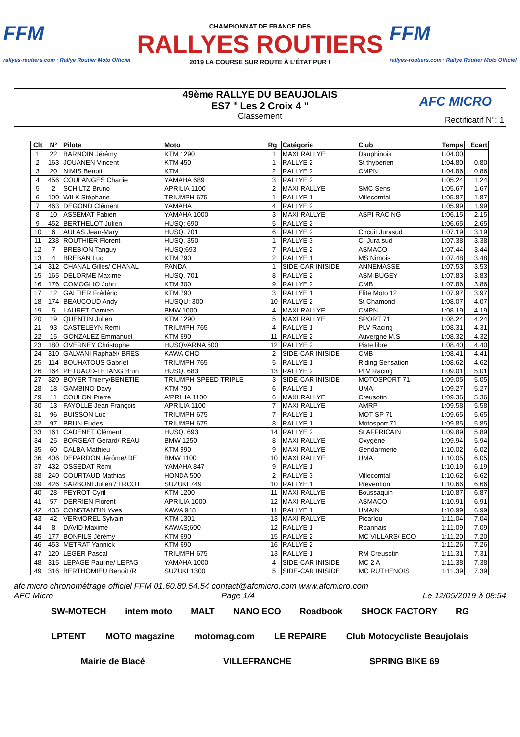FFM
rallyes-routiers.com · Rallye Routier Moto Officiel
CHAMPIONNAT DE FRANCE DES
RALLYES ROUTIERS
2019 LA COURSE SUR ROUTE À L'ÉTAT PUR !
FFM
rallyes-routiers.com · Rallye Routier Moto Officiel
49ème RALLYE DU BEAUJOLAIS
ES7 " Les 2 Croix 4 "
Classement
AFC MICRO
Rectificatif N°: 1
| Clt | N° | Pilote | Moto | Rg | Catégorie | Club | Temps | Ecart |
| --- | --- | --- | --- | --- | --- | --- | --- | --- |
| 1 | 22 | BARNOIN Jérémy | KTM 1290 | 1 | MAXI RALLYE | Dauphinois | 1:04.00 | |
| 2 | 163 | JOUANEN Vincent | KTM 450 | 1 | RALLYE 2 | St thyberien | 1:04.80 | 0.80 |
| 3 | 20 | NIMIS Benoit | KTM | 2 | RALLYE 2 | CMPN | 1:04.86 | 0.86 |
| 4 | 456 | COULANGES Charlie | YAMAHA 689 | 3 | RALLYE 2 | | 1:05.24 | 1.24 |
| 5 | 2 | SCHILTZ Bruno | APRILIA 1100 | 2 | MAXI RALLYE | SMC Sens | 1:05.67 | 1.67 |
| 6 | 100 | WILK Stéphane | TRIUMPH 675 | 1 | RALLYE 1 | Villecomtal | 1:05.87 | 1.87 |
| 7 | 463 | DEGOND Clément | YAMAHA | 4 | RALLYE 2 | | 1:05.99 | 1.99 |
| 8 | 10 | ASSEMAT Fabien | YAMAHA 1000 | 3 | MAXI RALLYE | ASPI RACING | 1:06.15 | 2.15 |
| 9 | 452 | BERTHELOT Julien | HUSQ; 690 | 5 | RALLYE 2 | | 1:06.65 | 2.65 |
| 10 | 6 | AULAS Jean-Mary | HUSQ. 701 | 6 | RALLYE 2 | Circuit Jurasud | 1:07.19 | 3.19 |
| 11 | 238 | ROUTHIER Florent | HUSQ. 350 | 1 | RALLYE 3 | C. Jura sud | 1:07.38 | 3.38 |
| 12 | 7 | BREBION Tanguy | HUSQ;693 | 7 | RALLYE 2 | ASMACO | 1:07.44 | 3.44 |
| 13 | 4 | BREBAN Luc | KTM 790 | 2 | RALLYE 1 | MS Nimois | 1:07.48 | 3.48 |
| 14 | 312 | CHANAL Gilles/ CHANAL | PANDA | 1 | SIDE-CAR INISIDE | ANNEMASSE | 1:07.53 | 3.53 |
| 15 | 165 | DELORME Maxime | HUSQ. 701 | 8 | RALLYE 2 | ASM BUGEY | 1:07.83 | 3.83 |
| 16 | 176 | COMOGLIO John | KTM 300 | 9 | RALLYE 2 | CMB | 1:07.86 | 3.86 |
| 17 | 12 | GALTIER Frédéric | KTM 790 | 3 | RALLYE 1 | Elite Moto 12 | 1:07.97 | 3.97 |
| 18 | 174 | BEAUCOUD Andy | HUSQU; 300 | 10 | RALLYE 2 | St Chamond | 1:08.07 | 4.07 |
| 19 | 5 | LAURET Damien | BMW 1000 | 4 | MAXI RALLYE | CMPN | 1:08.19 | 4.19 |
| 20 | 19 | QUENTIN Julien | KTM 1290 | 5 | MAXI RALLYE | SPORT 71 | 1:08.24 | 4.24 |
| 21 | 93 | CASTELEYN Rémi | TRIUMPH 765 | 4 | RALLYE 1 | PLV Racing | 1:08.31 | 4.31 |
| 22 | 15 | GONZALEZ Emmanuel | KTM 690 | 11 | RALLYE 2 | Auvergne M.S | 1:08.32 | 4.32 |
| 23 | 180 | OVERNEY Christophe | HUSQVARNA 500 | 12 | RALLYE 2 | Piste libre | 1:08.40 | 4.40 |
| 24 | 310 | GALVANI Raphaël/ BRES | KAWA CHO | 2 | SIDE-CAR INISIDE | CMB | 1:08.41 | 4.41 |
| 25 | 114 | BOUHATOUS Gabriel | TRIUMPH 765 | 5 | RALLYE 1 | Riding Sensation | 1:08.62 | 4.62 |
| 26 | 164 | PETUAUD-LETANG Brun | HUSQ. 683 | 13 | RALLYE 2 | PLV Racing | 1:09.01 | 5.01 |
| 27 | 320 | BOYER Thierry/BENETIE | TRIUMPH SPEED TRIPLE | 3 | SIDE-CAR INISIDE | MOTOSPORT 71 | 1:09.05 | 5.05 |
| 28 | 18 | GAMBINO Davy | KTM 790 | 6 | RALLYE 1 | UMA | 1:09.27 | 5.27 |
| 29 | 11 | COULON Pierre | A'PRILIA 1100 | 6 | MAXI RALLYE | Creusotin | 1:09.36 | 5.36 |
| 30 | 13 | FAYOLLE Jean François | APRILIA 1100 | 7 | MAXI RALLYE | AMRP | 1:09.58 | 5.58 |
| 31 | 96 | BUISSON Luc | TRIUMPH 675 | 7 | RALLYE 1 | MOT SP 71 | 1:09.65 | 5.65 |
| 32 | 97 | BRUN Eudes | TRIUMPH 675 | 8 | RALLYE 1 | Motosport 71 | 1:09.85 | 5.85 |
| 33 | 161 | CADENET Clément | HUSQ. 693 | 14 | RALLYE 2 | St AFFRICAIN | 1:09.89 | 5.89 |
| 34 | 25 | BORGEAT Gérard/ REAU | BMW 1250 | 8 | MAXI RALLYE | Oxygène | 1:09.94 | 5.94 |
| 35 | 60 | CALBA Mathieu | KTM 990 | 9 | MAXI RALLYE | Gendarmerie | 1:10.02 | 6.02 |
| 36 | 406 | DEPARDON Jérôme/ DE | BMW 1100 | 10 | MAXI RALLYE | UMA | 1:10.05 | 6.05 |
| 37 | 432 | OSSEDAT Rémi | YAMAHA 847 | 9 | RALLYE 1 | | 1:10.19 | 6.19 |
| 38 | 240 | COURTAUD Mathias | HONDA 500 | 2 | RALLYE 3 | Villecomtal | 1:10.62 | 6.62 |
| 39 | 426 | SARBONI Julien / TRCOT | SUZUKI 749 | 10 | RALLYE 1 | Prévention | 1:10.66 | 6.66 |
| 40 | 28 | PEYROT Cyril | KTM 1200 | 11 | MAXI RALLYE | Boussaquin | 1:10.87 | 6.87 |
| 41 | 57 | DERRIEN Florent | APRILIA 1000 | 12 | MAXI RALLYE | ASMACO | 1:10.91 | 6.91 |
| 42 | 435 | CONSTANTIN Yves | KAWA 948 | 11 | RALLYE 1 | UMAIN | 1:10.99 | 6.99 |
| 43 | 42 | VERMOREL Sylvain | KTM 1301 | 13 | MAXI RALLYE | Picarlou | 1:11.04 | 7.04 |
| 44 | 8 | DAVID Maxime | KAWAS;600 | 12 | RALLYE 1 | Roannais | 1:11.09 | 7.09 |
| 45 | 177 | BONFILS Jérémy | KTM 690 | 15 | RALLYE 2 | MC VILLARS/ ECO | 1:11.20 | 7.20 |
| 46 | 453 | METRAT Yannick | KTM 690 | 16 | RALLYE 2 | | 1:11.26 | 7.26 |
| 47 | 120 | LEGER Pascal | TRIUMPH 675 | 13 | RALLYE 1 | RM Creusotin | 1:11.31 | 7.31 |
| 48 | 315 | LEPAGE Pauline/ LEPAG | YAMAHA 1000 | 4 | SIDE-CAR INISIDE | MC 2 A | 1:11.38 | 7.38 |
| 49 | 316 | BERTHOMIEU Benoit /R | SUZUKI 1300 | 5 | SIDE-CAR INISIDE | MC RUTHENOIS | 1:11.39 | 7.39 |
afc micro chronométrage officiel FFM 01.60.80.54.54 contact@afcmicro.com www.afcmicro.com
AFC Micro Page 1/4 Le 12/05/2019 à 08:54
SW-MOTECH intem moto MALT NANO ECO Roadbook SHOCK FACTORY RG LPTENT MOTO magazine motomag.com LE REPAIRE Club Motocycliste Beaujolais Mairie de Blacé VILLEFRANCHE SPRING BIKE 69